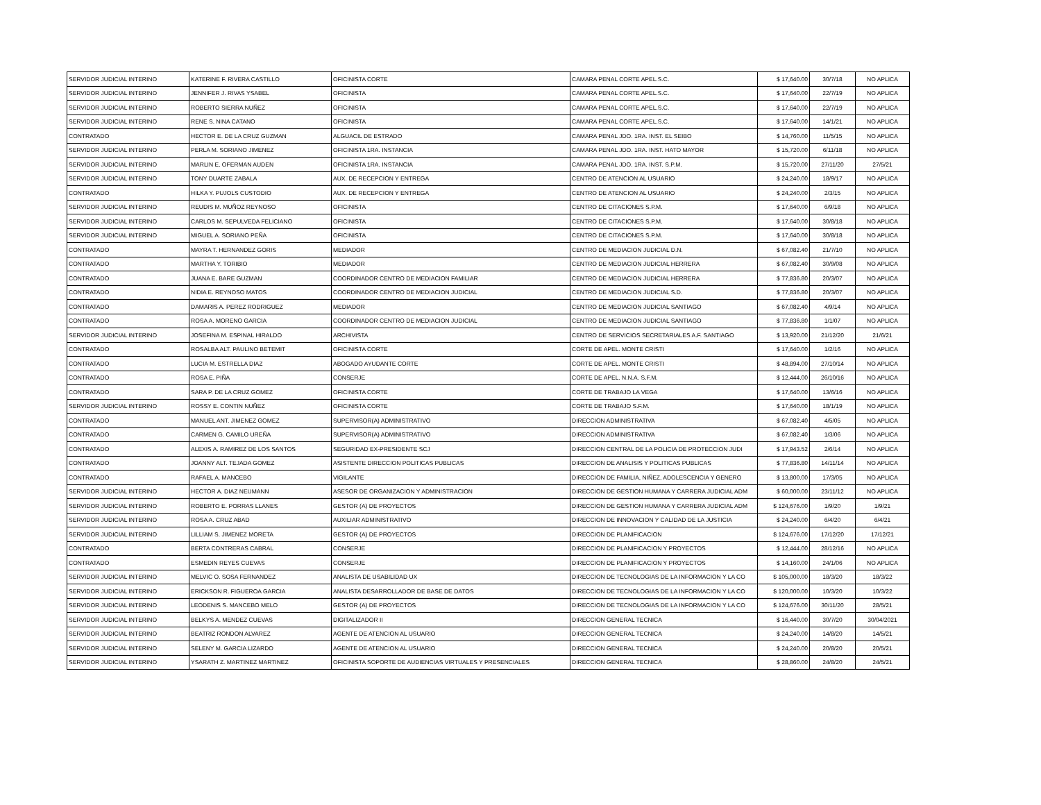| SERVIDOR JUDICIAL INTERINO | KATERINE F. RIVERA CASTILLO | OFICINISTA CORTE | CAMARA PENAL CORTE APEL.S.C. | $ 17,640.00 | 30/7/18 | NO APLICA |
| SERVIDOR JUDICIAL INTERINO | JENNIFER J. RIVAS YSABEL | OFICINISTA | CAMARA PENAL CORTE APEL.S.C. | $ 17,640.00 | 22/7/19 | NO APLICA |
| SERVIDOR JUDICIAL INTERINO | ROBERTO SIERRA NUÑEZ | OFICINISTA | CAMARA PENAL CORTE APEL.S.C. | $ 17,640.00 | 22/7/19 | NO APLICA |
| SERVIDOR JUDICIAL INTERINO | RENE S. NINA CATANO | OFICINISTA | CAMARA PENAL CORTE APEL.S.C. | $ 17,640.00 | 14/1/21 | NO APLICA |
| CONTRATADO | HECTOR E. DE LA CRUZ GUZMAN | ALGUACIL DE ESTRADO | CAMARA PENAL JDO. 1RA. INST. EL SEIBO | $ 14,760.00 | 11/5/15 | NO APLICA |
| SERVIDOR JUDICIAL INTERINO | PERLA M. SORIANO JIMENEZ | OFICINISTA 1RA. INSTANCIA | CAMARA PENAL JDO. 1RA. INST. HATO MAYOR | $ 15,720.00 | 6/11/18 | NO APLICA |
| SERVIDOR JUDICIAL INTERINO | MARLIN E. OFERMAN AUDEN | OFICINISTA 1RA. INSTANCIA | CAMARA PENAL JDO. 1RA. INST. S.P.M. | $ 15,720.00 | 27/11/20 | 27/5/21 |
| SERVIDOR JUDICIAL INTERINO | TONY DUARTE ZABALA | AUX. DE RECEPCION Y ENTREGA | CENTRO DE ATENCION AL USUARIO | $ 24,240.00 | 18/9/17 | NO APLICA |
| CONTRATADO | HILKA Y. PUJOLS CUSTODIO | AUX. DE RECEPCION Y ENTREGA | CENTRO DE ATENCION AL USUARIO | $ 24,240.00 | 2/3/15 | NO APLICA |
| SERVIDOR JUDICIAL INTERINO | REUDIS M. MUÑOZ REYNOSO | OFICINISTA | CENTRO DE CITACIONES S.P.M. | $ 17,640.00 | 6/9/18 | NO APLICA |
| SERVIDOR JUDICIAL INTERINO | CARLOS M. SEPULVEDA FELICIANO | OFICINISTA | CENTRO DE CITACIONES S.P.M. | $ 17,640.00 | 30/8/18 | NO APLICA |
| SERVIDOR JUDICIAL INTERINO | MIGUEL A. SORIANO PEÑA | OFICINISTA | CENTRO DE CITACIONES S.P.M. | $ 17,640.00 | 30/8/18 | NO APLICA |
| CONTRATADO | MAYRA T. HERNANDEZ GORIS | MEDIADOR | CENTRO DE MEDIACION JUDICIAL D.N. | $ 67,082.40 | 21/7/10 | NO APLICA |
| CONTRATADO | MARTHA Y. TORIBIO | MEDIADOR | CENTRO DE MEDIACION JUDICIAL HERRERA | $ 67,082.40 | 30/9/08 | NO APLICA |
| CONTRATADO | JUANA E. BARE GUZMAN | COORDINADOR CENTRO DE MEDIACION FAMILIAR | CENTRO DE MEDIACION JUDICIAL HERRERA | $ 77,836.80 | 20/3/07 | NO APLICA |
| CONTRATADO | NIDIA E. REYNOSO MATOS | COORDINADOR CENTRO DE MEDIACION JUDICIAL | CENTRO DE MEDIACION JUDICIAL S.D. | $ 77,836.80 | 20/3/07 | NO APLICA |
| CONTRATADO | DAMARIS A. PEREZ RODRIGUEZ | MEDIADOR | CENTRO DE MEDIACION JUDICIAL SANTIAGO | $ 67,082.40 | 4/9/14 | NO APLICA |
| CONTRATADO | ROSA A. MORENO GARCIA | COORDINADOR CENTRO DE MEDIACION JUDICIAL | CENTRO DE MEDIACION JUDICIAL SANTIAGO | $ 77,836.80 | 1/1/07 | NO APLICA |
| SERVIDOR JUDICIAL INTERINO | JOSEFINA M. ESPINAL HIRALDO | ARCHIVISTA | CENTRO DE SERVICIOS SECRETARIALES A.F. SANTIAGO | $ 13,920.00 | 21/12/20 | 21/6/21 |
| CONTRATADO | ROSALBA ALT. PAULINO BETEMIT | OFICINISTA CORTE | CORTE DE APEL. MONTE CRISTI | $ 17,640.00 | 1/2/16 | NO APLICA |
| CONTRATADO | LUCIA M. ESTRELLA DIAZ | ABOGADO AYUDANTE CORTE | CORTE DE APEL. MONTE CRISTI | $ 48,894.00 | 27/10/14 | NO APLICA |
| CONTRATADO | ROSA E. PIÑA | CONSERJE | CORTE DE APEL. N.N.A. S.F.M. | $ 12,444.00 | 26/10/16 | NO APLICA |
| CONTRATADO | SARA P. DE LA CRUZ GOMEZ | OFICINISTA CORTE | CORTE DE TRABAJO LA VEGA | $ 17,640.00 | 13/6/16 | NO APLICA |
| SERVIDOR JUDICIAL INTERINO | ROSSY E. CONTIN NUÑEZ | OFICINISTA CORTE | CORTE DE TRABAJO S.F.M. | $ 17,640.00 | 18/1/19 | NO APLICA |
| CONTRATADO | MANUEL ANT. JIMENEZ GOMEZ | SUPERVISOR(A) ADMINISTRATIVO | DIRECCION ADMINISTRATIVA | $ 67,082.40 | 4/5/05 | NO APLICA |
| CONTRATADO | CARMEN G. CAMILO UREÑA | SUPERVISOR(A) ADMINISTRATIVO | DIRECCION ADMINISTRATIVA | $ 67,082.40 | 1/3/06 | NO APLICA |
| CONTRATADO | ALEXIS A. RAMIREZ DE LOS SANTOS | SEGURIDAD EX-PRESIDENTE SCJ | DIRECCION CENTRAL DE LA POLICIA DE PROTECCION JUDI | $ 17,943.52 | 2/6/14 | NO APLICA |
| CONTRATADO | JOANNY ALT. TEJADA GOMEZ | ASISTENTE DIRECCION POLITICAS PUBLICAS | DIRECCION DE ANALISIS Y POLITICAS PUBLICAS | $ 77,836.80 | 14/11/14 | NO APLICA |
| CONTRATADO | RAFAEL A. MANCEBO | VIGILANTE | DIRECCION DE FAMILIA, NIÑEZ, ADOLESCENCIA Y GENERO | $ 13,800.00 | 17/3/05 | NO APLICA |
| SERVIDOR JUDICIAL INTERINO | HECTOR A. DIAZ NEUMANN | ASESOR DE ORGANIZACION Y ADMINISTRACION | DIRECCION DE GESTION HUMANA Y CARRERA JUDICIAL ADM | $ 60,000.00 | 23/11/12 | NO APLICA |
| SERVIDOR JUDICIAL INTERINO | ROBERTO E. PORRAS LLANES | GESTOR (A) DE PROYECTOS | DIRECCION DE GESTION HUMANA Y CARRERA JUDICIAL ADM | $ 124,676.00 | 1/9/20 | 1/9/21 |
| SERVIDOR JUDICIAL INTERINO | ROSA A. CRUZ ABAD | AUXILIAR ADMINISTRATIVO | DIRECCION DE INNOVACION Y CALIDAD DE LA JUSTICIA | $ 24,240.00 | 6/4/20 | 6/4/21 |
| SERVIDOR JUDICIAL INTERINO | LILLIAM S. JIMENEZ MORETA | GESTOR (A) DE PROYECTOS | DIRECCION DE PLANIFICACION | $ 124,676.00 | 17/12/20 | 17/12/21 |
| CONTRATADO | BERTA CONTRERAS CABRAL | CONSERJE | DIRECCION DE PLANIFICACION Y PROYECTOS | $ 12,444.00 | 28/12/16 | NO APLICA |
| CONTRATADO | ESMEDIN REYES CUEVAS | CONSERJE | DIRECCION DE PLANIFICACION Y PROYECTOS | $ 14,160.00 | 24/1/06 | NO APLICA |
| SERVIDOR JUDICIAL INTERINO | MELVIC O. SOSA FERNANDEZ | ANALISTA DE USABILIDAD UX | DIRECCION DE TECNOLOGIAS DE LA INFORMACION Y LA CO | $ 105,000.00 | 18/3/20 | 18/3/22 |
| SERVIDOR JUDICIAL INTERINO | ERICKSON R. FIGUEROA GARCIA | ANALISTA DESARROLLADOR DE BASE DE DATOS | DIRECCION DE TECNOLOGIAS DE LA INFORMACION Y LA CO | $ 120,000.00 | 10/3/20 | 10/3/22 |
| SERVIDOR JUDICIAL INTERINO | LEODENIS S. MANCEBO MELO | GESTOR (A) DE PROYECTOS | DIRECCION DE TECNOLOGIAS DE LA INFORMACION Y LA CO | $ 124,676.00 | 30/11/20 | 28/5/21 |
| SERVIDOR JUDICIAL INTERINO | BELKYS A. MENDEZ CUEVAS | DIGITALIZADOR II | DIRECCION GENERAL TECNICA | $ 16,440.00 | 30/7/20 | 30/04/2021 |
| SERVIDOR JUDICIAL INTERINO | BEATRIZ RONDON ALVAREZ | AGENTE DE ATENCION AL USUARIO | DIRECCION GENERAL TECNICA | $ 24,240.00 | 14/8/20 | 14/5/21 |
| SERVIDOR JUDICIAL INTERINO | SELENY M. GARCIA LIZARDO | AGENTE DE ATENCION AL USUARIO | DIRECCION GENERAL TECNICA | $ 24,240.00 | 20/8/20 | 20/5/21 |
| SERVIDOR JUDICIAL INTERINO | YSARATH Z. MARTINEZ MARTINEZ | OFICINISTA SOPORTE DE AUDIENCIAS VIRTUALES Y PRESENCIALES | DIRECCION GENERAL TECNICA | $ 28,860.00 | 24/8/20 | 24/5/21 |